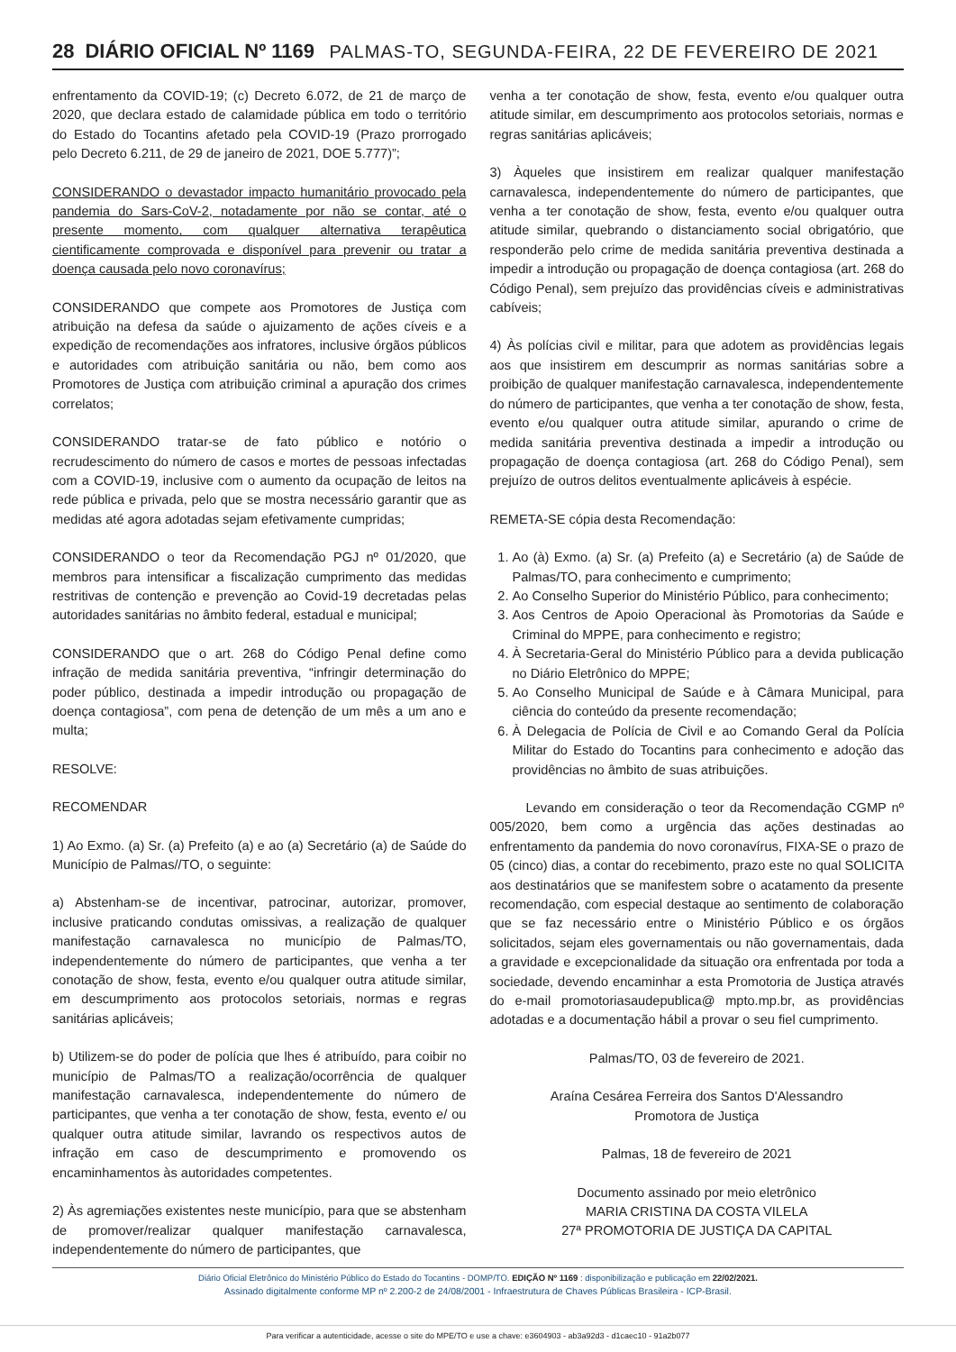28 DIÁRIO OFICIAL Nº 1169 PALMAS-TO, SEGUNDA-FEIRA, 22 DE FEVEREIRO DE 2021
enfrentamento da COVID-19; (c) Decreto 6.072, de 21 de março de 2020, que declara estado de calamidade pública em todo o território do Estado do Tocantins afetado pela COVID-19 (Prazo prorrogado pelo Decreto 6.211, de 29 de janeiro de 2021, DOE 5.777)”;
CONSIDERANDO o devastador impacto humanitário provocado pela pandemia do Sars-CoV-2, notadamente por não se contar, até o presente momento, com qualquer alternativa terapêutica cientificamente comprovada e disponível para prevenir ou tratar a doença causada pelo novo coronavírus;
CONSIDERANDO que compete aos Promotores de Justiça com atribuição na defesa da saúde o ajuizamento de ações cíveis e a expedição de recomendações aos infratores, inclusive órgãos públicos e autoridades com atribuição sanitária ou não, bem como aos Promotores de Justiça com atribuição criminal a apuração dos crimes correlatos;
CONSIDERANDO tratar-se de fato público e notório o recrudescimento do número de casos e mortes de pessoas infectadas com a COVID-19, inclusive com o aumento da ocupação de leitos na rede pública e privada, pelo que se mostra necessário garantir que as medidas até agora adotadas sejam efetivamente cumpridas;
CONSIDERANDO o teor da Recomendação PGJ nº 01/2020, que membros para intensificar a fiscalização cumprimento das medidas restritivas de contenção e prevenção ao Covid-19 decretadas pelas autoridades sanitárias no âmbito federal, estadual e municipal;
CONSIDERANDO que o art. 268 do Código Penal define como infração de medida sanitária preventiva, “infringir determinação do poder público, destinada a impedir introdução ou propagação de doença contagiosa”, com pena de detenção de um mês a um ano e multa;
RESOLVE:
RECOMENDAR
1) Ao Exmo. (a) Sr. (a) Prefeito (a) e ao (a) Secretário (a) de Saúde do Município de Palmas//TO, o seguinte:
a) Abstenham-se de incentivar, patrocinar, autorizar, promover, inclusive praticando condutas omissivas, a realização de qualquer manifestação carnavalesca no município de Palmas/TO, independentemente do número de participantes, que venha a ter conotação de show, festa, evento e/ou qualquer outra atitude similar, em descumprimento aos protocolos setoriais, normas e regras sanitárias aplicáveis;
b) Utilizem-se do poder de polícia que lhes é atribuído, para coibir no município de Palmas/TO a realização/ocorrência de qualquer manifestação carnavalesca, independentemente do número de participantes, que venha a ter conotação de show, festa, evento e/ ou qualquer outra atitude similar, lavrando os respectivos autos de infração em caso de descumprimento e promovendo os encaminhamentos às autoridades competentes.
2) Às agremiações existentes neste município, para que se abstenham de promover/realizar qualquer manifestação carnavalesca, independentemente do número de participantes, que
venha a ter conotação de show, festa, evento e/ou qualquer outra atitude similar, em descumprimento aos protocolos setoriais, normas e regras sanitárias aplicáveis;
3) Àqueles que insistirem em realizar qualquer manifestação carnavalesca, independentemente do número de participantes, que venha a ter conotação de show, festa, evento e/ou qualquer outra atitude similar, quebrando o distanciamento social obrigatório, que responderão pelo crime de medida sanitária preventiva destinada a impedir a introdução ou propagação de doença contagiosa (art. 268 do Código Penal), sem prejuízo das providências cíveis e administrativas cabíveis;
4) Às polícias civil e militar, para que adotem as providências legais aos que insistirem em descumprir as normas sanitárias sobre a proibição de qualquer manifestação carnavalesca, independentemente do número de participantes, que venha a ter conotação de show, festa, evento e/ou qualquer outra atitude similar, apurando o crime de medida sanitária preventiva destinada a impedir a introdução ou propagação de doença contagiosa (art. 268 do Código Penal), sem prejuízo de outros delitos eventualmente aplicáveis à espécie.
REMETA-SE cópia desta Recomendação:
1. Ao (à) Exmo. (a) Sr. (a) Prefeito (a) e Secretário (a) de Saúde de Palmas/TO, para conhecimento e cumprimento;
2. Ao Conselho Superior do Ministério Público, para conhecimento;
3. Aos Centros de Apoio Operacional às Promotorias da Saúde e Criminal do MPPE, para conhecimento e registro;
4. À Secretaria-Geral do Ministério Público para a devida publicação no Diário Eletrônico do MPPE;
5. Ao Conselho Municipal de Saúde e à Câmara Municipal, para ciência do conteúdo da presente recomendação;
6. À Delegacia de Polícia de Civil e ao Comando Geral da Polícia Militar do Estado do Tocantins para conhecimento e adoção das providências no âmbito de suas atribuições.
Levando em consideração o teor da Recomendação CGMP nº 005/2020, bem como a urgência das ações destinadas ao enfrentamento da pandemia do novo coronavírus, FIXA-SE o prazo de 05 (cinco) dias, a contar do recebimento, prazo este no qual SOLICITA aos destinatários que se manifestem sobre o acatamento da presente recomendação, com especial destaque ao sentimento de colaboração que se faz necessário entre o Ministério Público e os órgãos solicitados, sejam eles governamentais ou não governamentais, dada a gravidade e excepcionalidade da situação ora enfrentada por toda a sociedade, devendo encaminhar a esta Promotoria de Justiça através do e-mail promotoriasaudepublica@ mpto.mp.br, as providências adotadas e a documentação hábil a provar o seu fiel cumprimento.
Palmas/TO, 03 de fevereiro de 2021.
Araína Cesárea Ferreira dos Santos D'Alessandro
Promotora de Justiça
Palmas, 18 de fevereiro de 2021
Documento assinado por meio eletrônico
MARIA CRISTINA DA COSTA VILELA
27ª PROMOTORIA DE JUSTIÇA DA CAPITAL
Diário Oficial Eletrônico do Ministério Público do Estado do Tocantins - DOMP/TO. EDIÇÃO Nº 1169 : disponibilização e publicação em 22/02/2021.
Assinado digitalmente conforme MP nº 2.200-2 de 24/08/2001 - Infraestrutura de Chaves Públicas Brasileira - ICP-Brasil.
Para verificar a autenticidade, acesse o site do MPE/TO e use a chave: e3604903 - ab3a92d3 - d1caec10 - 91a2b077